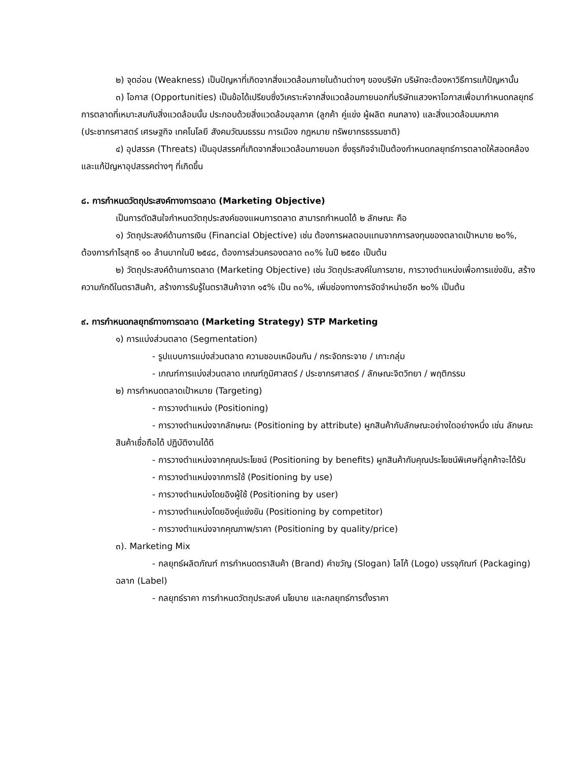๒) จุดอ่อน (Weakness) เป็นปัญหาที่เกิดจากสิ่งแวดล้อมภายในด้านต่างๆ ของบริษัท บริษัทจะต้องหาวิธีการแก้ปัญหานั้น
๓) โอกาส (Opportunities) เป็นข้อได้เปรียบซึ่งวิเคราะห์จากสิ่งแวดล้อมภายนอกที่บริษัทแสวงหาโอกาสเพื่อมากำหนดกลยุทธ์การตลาดที่เหมาะสมกับสิ่งแวดล้อมนั้น ประกอบด้วยสิ่งแวดล้อมจุลภาค (ลูกค้า คู่แข่ง ผู้ผลิต คนกลาง) และสิ่งแวดล้อมมหภาค (ประชากรศาสตร์ เศรษฐกิจ เทคโนโลยี สังคมวัฒนธรรม การเมือง กฎหมาย ทรัพยากรธรรมชาติ)
๔) อุปสรรค (Threats) เป็นอุปสรรคที่เกิดจากสิ่งแวดล้อมภายนอก ซึ่งธุรกิจจำเป็นต้องกำหนดกลยุทธ์การตลาดให้สอดคล้องและแก้ปัญหาอุปสรรคต่างๆ ที่เกิดขึ้น
๘. การกำหนดวัตถุประสงค์ทางการตลาด (Marketing Objective)
เป็นการตัดสินใจกำหนดวัตถุประสงค์ของแผนการตลาด สามารถกำหนดได้ ๒ ลักษณะ คือ
๑) วัตถุประสงค์ด้านการเงิน (Financial Objective) เช่น ต้องการผลตอบแทนจากการลงทุนของตลาดเป้าหมาย ๒๐%, ต้องการกำไรสุทธิ ๑๐ ล้านบาทในปี ๒๕๔๘, ต้องการส่วนครองตลาด ๓๐% ในปี ๒๕๕๐ เป็นต้น
๒) วัตถุประสงค์ด้านการตลาด (Marketing Objective) เช่น วัตถุประสงค์ในการขาย, การวางตำแหน่งเพื่อการแข่งขัน, สร้างความภักดีในตราสินค้า, สร้างการรับรู้ในตราสินค้าจาก ๑๕% เป็น ๓๐%, เพิ่มช่องทางการจัดจำหน่ายอีก ๒๐% เป็นต้น
๙. การกำหนดกลยุทธ์ทางการตลาด (Marketing Strategy) STP Marketing
๑) การแบ่งส่วนตลาด (Segmentation)
- รูปแบบการแบ่งส่วนตลาด ความชอบเหมือนกัน / กระจัดกระจาย / เกาะกลุ่ม
- เกณฑ์การแบ่งส่วนตลาด เกณฑ์ภูมิศาสตร์ / ประชากรศาสตร์ / ลักษณะจิตวิทยา / พฤติกรรม
๒) การกำหนดตลาดเป้าหมาย (Targeting)
- การวางตำแหน่ง (Positioning)
- การวางตำแหน่งจากลักษณะ (Positioning by attribute) ผูกสินค้ากับลักษณะอย่างใดอย่างหนึ่ง เช่น ลักษณะสินค้าเชื่อถือได้ ปฏิบัติงานได้ดี
- การวางตำแหน่งจากคุณประโยชน์ (Positioning by benefits) ผูกสินค้ากับคุณประโยชน์พิเศษที่ลูกค้าจะได้รับ
- การวางตำแหน่งจากการใช้ (Positioning by use)
- การวางตำแหน่งโดยอิงผู้ใช้ (Positioning by user)
- การวางตำแหน่งโดยอิงคู่แข่งขัน (Positioning by competitor)
- การวางตำแหน่งจากคุณภาพ/ราคา (Positioning by quality/price)
๓). Marketing Mix
- กลยุทธ์ผลิตภัณฑ์ การกำหนดตราสินค้า (Brand) คำขวัญ (Slogan) โลโก้ (Logo) บรรจุภัณฑ์ (Packaging) ฉลาก (Label)
- กลยุทธ์ราคา การกำหนดวัตถุประสงค์ นโยบาย และกลยุทธ์การตั้งราคา